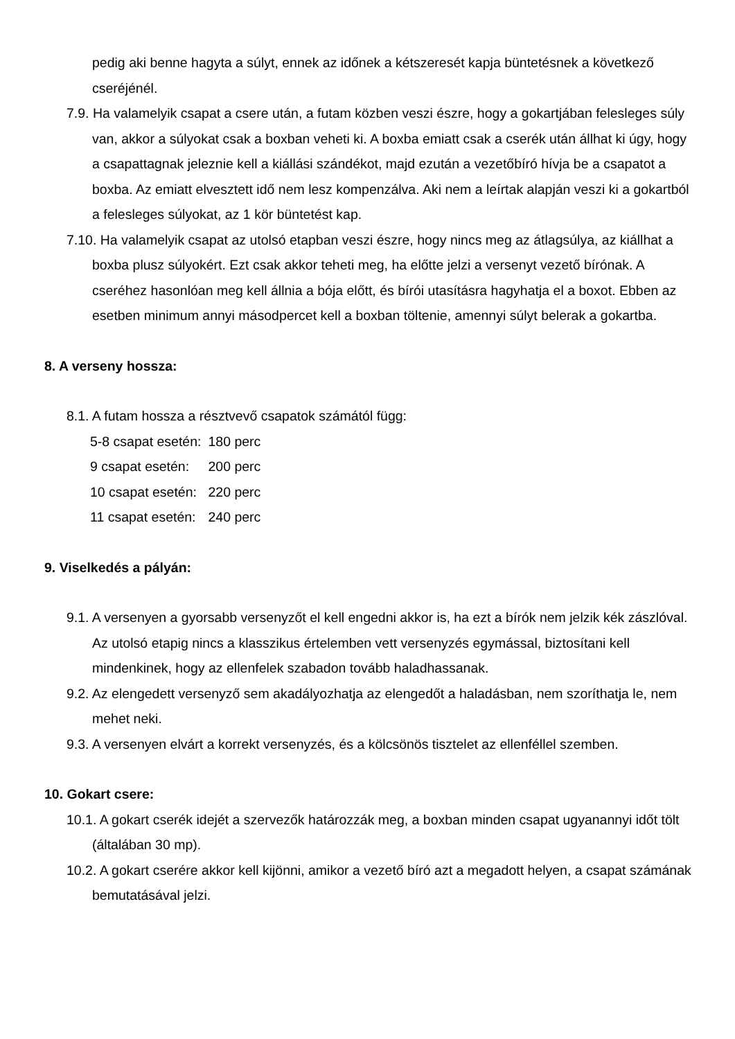pedig aki benne hagyta a súlyt, ennek az időnek a kétszeresét kapja büntetésnek a következő cseréjénél.
7.9. Ha valamelyik csapat a csere után, a futam közben veszi észre, hogy a gokartjában felesleges súly van, akkor a súlyokat csak a boxban veheti ki. A boxba emiatt csak a cserék után állhat ki úgy, hogy a csapattagnak jeleznie kell a kiállási szándékot, majd ezután a vezetőbíró hívja be a csapatot a boxba. Az emiatt elvesztett idő nem lesz kompenzálva. Aki nem a leírtak alapján veszi ki a gokartból a felesleges súlyokat, az 1 kör büntetést kap.
7.10. Ha valamelyik csapat az utolsó etapban veszi észre, hogy nincs meg az átlagsúlya, az kiállhat a boxba plusz súlyokért. Ezt csak akkor teheti meg, ha előtte jelzi a versenyt vezető bírónak. A cseréhez hasonlóan meg kell állnia a bója előtt, és bírói utasításra hagyhatja el a boxot. Ebben az esetben minimum annyi másodpercet kell a boxban töltenie, amennyi súlyt belerak a gokartba.
8. A verseny hossza:
8.1. A futam hossza a résztvevő csapatok számától függ:
| 5-8 csapat esetén: | 180 perc |
| 9 csapat esetén: | 200 perc |
| 10 csapat esetén: | 220 perc |
| 11 csapat esetén: | 240 perc |
9. Viselkedés a pályán:
9.1. A versenyen a gyorsabb versenyzőt el kell engedni akkor is, ha ezt a bírók nem jelzik kék zászlóval. Az utolsó etapig nincs a klasszikus értelemben vett versenyzés egymással, biztosítani kell mindenkinek, hogy az ellenfelek szabadon tovább haladhassanak.
9.2. Az elengedett versenyző sem akadályozhatja az elengedőt a haladásban, nem szoríthatja le, nem mehet neki.
9.3. A versenyen elvárt a korrekt versenyzés, és a kölcsönös tisztelet az ellenféllel szemben.
10. Gokart csere:
10.1. A gokart cserék idejét a szervezők határozzák meg, a boxban minden csapat ugyanannyi időt tölt (általában 30 mp).
10.2. A gokart cserére akkor kell kijönni, amikor a vezető bíró azt a megadott helyen, a csapat számának bemutatásával jelzi.